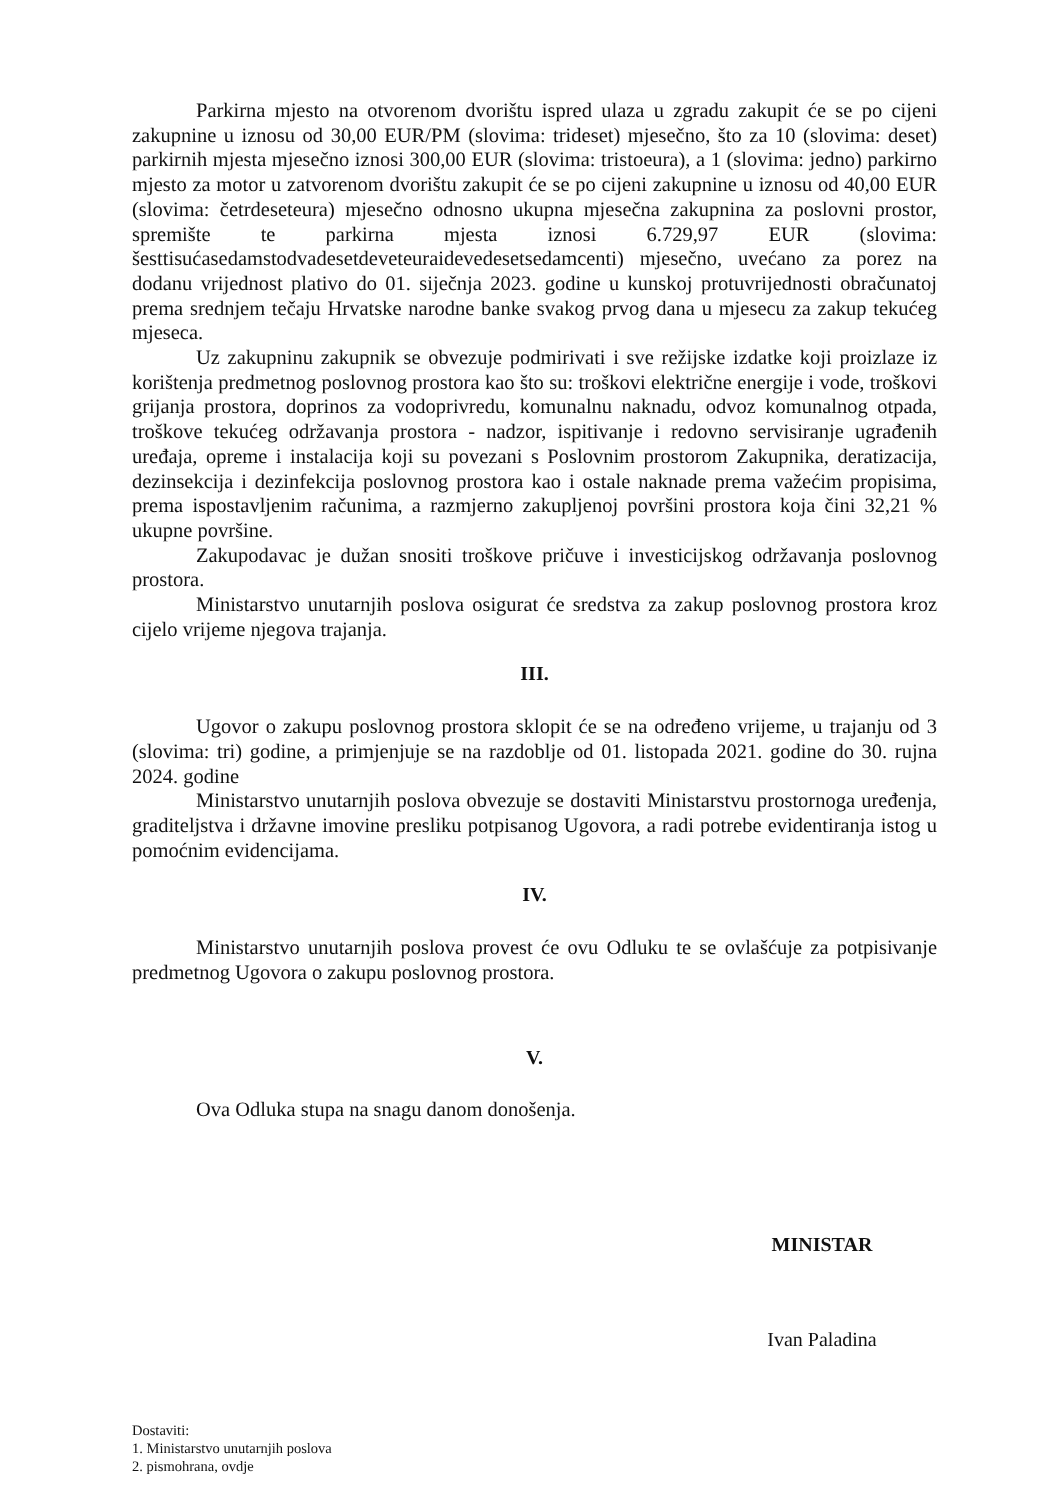Parkirna mjesto na otvorenom dvorištu ispred ulaza u zgradu zakupit će se po cijeni zakupnine u iznosu od 30,00 EUR/PM (slovima: trideset) mjesečno, što za 10 (slovima: deset) parkirnih mjesta mjesečno iznosi 300,00 EUR (slovima: tristoeura), a 1 (slovima: jedno) parkirno mjesto za motor u zatvorenom dvorištu zakupit će se po cijeni zakupnine u iznosu od 40,00 EUR (slovima: četrdeseteura) mjesečno odnosno ukupna mjesečna zakupnina za poslovni prostor, spremište te parkirna mjesta iznosi 6.729,97 EUR (slovima: šesttisućasedamstodvadesetdeveteuraidevedesetsedamcenti) mjesečno, uvećano za porez na dodanu vrijednost plativo do 01. siječnja 2023. godine u kunskoj protuvrijednosti obračunatoj prema srednjem tečaju Hrvatske narodne banke svakog prvog dana u mjesecu za zakup tekućeg mjeseca.
Uz zakupninu zakupnik se obvezuje podmirivati i sve režijske izdatke koji proizlaze iz korištenja predmetnog poslovnog prostora kao što su: troškovi električne energije i vode, troškovi grijanja prostora, doprinos za vodoprivredu, komunalnu naknadu, odvoz komunalnog otpada, troškove tekućeg održavanja prostora - nadzor, ispitivanje i redovno servisiranje ugrađenih uređaja, opreme i instalacija koji su povezani s Poslovnim prostorom Zakupnika, deratizacija, dezinsekcija i dezinfekcija poslovnog prostora kao i ostale naknade prema važećim propisima, prema ispostavljenim računima, a razmjerno zakupljenoj površini prostora koja čini 32,21 % ukupne površine.
Zakupodavac je dužan snositi troškove pričuve i investicijskog održavanja poslovnog prostora.
Ministarstvo unutarnjih poslova osigurat će sredstva za zakup poslovnog prostora kroz cijelo vrijeme njegova trajanja.
III.
Ugovor o zakupu poslovnog prostora sklopit će se na određeno vrijeme, u trajanju od 3 (slovima: tri) godine, a primjenjuje se na razdoblje od 01. listopada 2021. godine do 30. rujna 2024. godine
Ministarstvo unutarnjih poslova obvezuje se dostaviti Ministarstvu prostornoga uređenja, graditeljstva i državne imovine presliku potpisanog Ugovora, a radi potrebe evidentiranja istog u pomoćnim evidencijama.
IV.
Ministarstvo unutarnjih poslova provest će ovu Odluku te se ovlašćuje za potpisivanje predmetnog Ugovora o zakupu poslovnog prostora.
V.
Ova Odluka stupa na snagu danom donošenja.
MINISTAR
Ivan Paladina
Dostaviti:
1. Ministarstvo unutarnjih poslova
2. pismohrana, ovdje